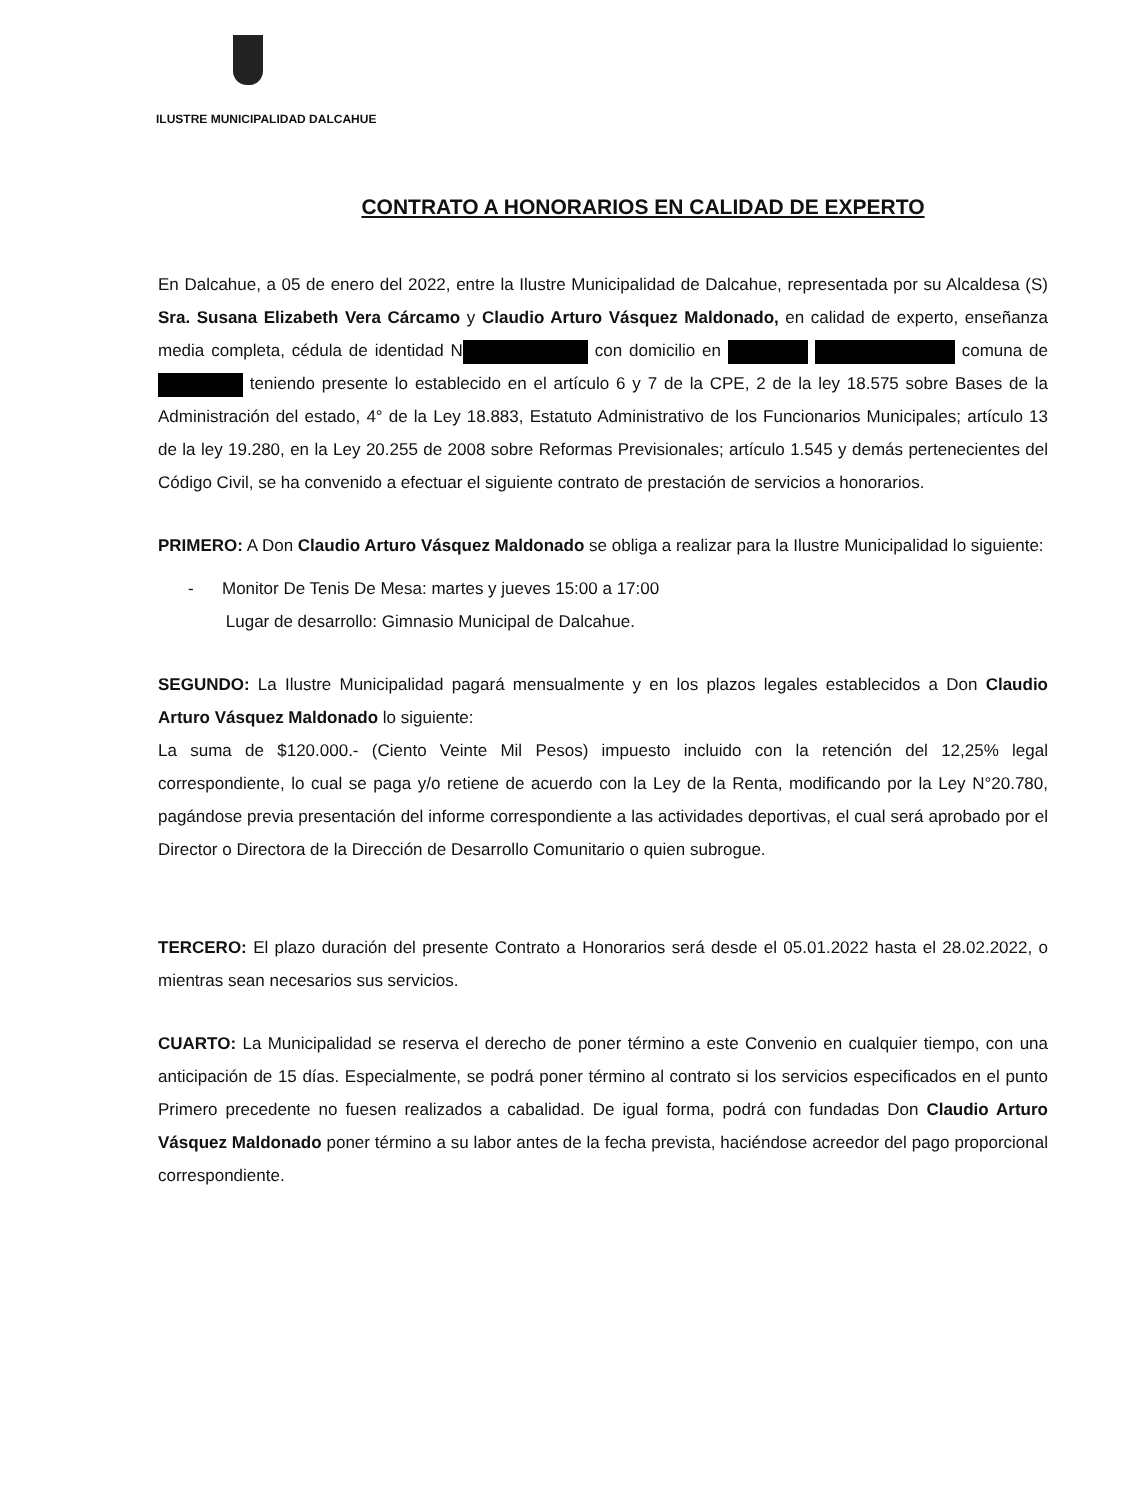ILUSTRE MUNICIPALIDAD DALCAHUE
CONTRATO A HONORARIOS EN CALIDAD DE EXPERTO
En Dalcahue, a 05 de enero del 2022, entre la Ilustre Municipalidad de Dalcahue, representada por su Alcaldesa (S) Sra. Susana Elizabeth Vera Cárcamo y Claudio Arturo Vásquez Maldonado, en calidad de experto, enseñanza media completa, cédula de identidad N con domicilio en comuna de teniendo presente lo establecido en el artículo 6 y 7 de la CPE, 2 de la ley 18.575 sobre Bases de la Administración del estado, 4° de la Ley 18.883, Estatuto Administrativo de los Funcionarios Municipales; artículo 13 de la ley 19.280, en la Ley 20.255 de 2008 sobre Reformas Previsionales; artículo 1.545 y demás pertenecientes del Código Civil, se ha convenido a efectuar el siguiente contrato de prestación de servicios a honorarios.
PRIMERO: A Don Claudio Arturo Vásquez Maldonado se obliga a realizar para la Ilustre Municipalidad lo siguiente:
- Monitor De Tenis De Mesa: martes y jueves 15:00 a 17:00
Lugar de desarrollo: Gimnasio Municipal de Dalcahue.
SEGUNDO: La Ilustre Municipalidad pagará mensualmente y en los plazos legales establecidos a Don Claudio Arturo Vásquez Maldonado lo siguiente:
La suma de $120.000.- (Ciento Veinte Mil Pesos) impuesto incluido con la retención del 12,25% legal correspondiente, lo cual se paga y/o retiene de acuerdo con la Ley de la Renta, modificando por la Ley N°20.780, pagándose previa presentación del informe correspondiente a las actividades deportivas, el cual será aprobado por el Director o Directora de la Dirección de Desarrollo Comunitario o quien subrogue.
TERCERO: El plazo duración del presente Contrato a Honorarios será desde el 05.01.2022 hasta el 28.02.2022, o mientras sean necesarios sus servicios.
CUARTO: La Municipalidad se reserva el derecho de poner término a este Convenio en cualquier tiempo, con una anticipación de 15 días. Especialmente, se podrá poner término al contrato si los servicios especificados en el punto Primero precedente no fuesen realizados a cabalidad. De igual forma, podrá con fundadas Don Claudio Arturo Vásquez Maldonado poner término a su labor antes de la fecha prevista, haciéndose acreedor del pago proporcional correspondiente.